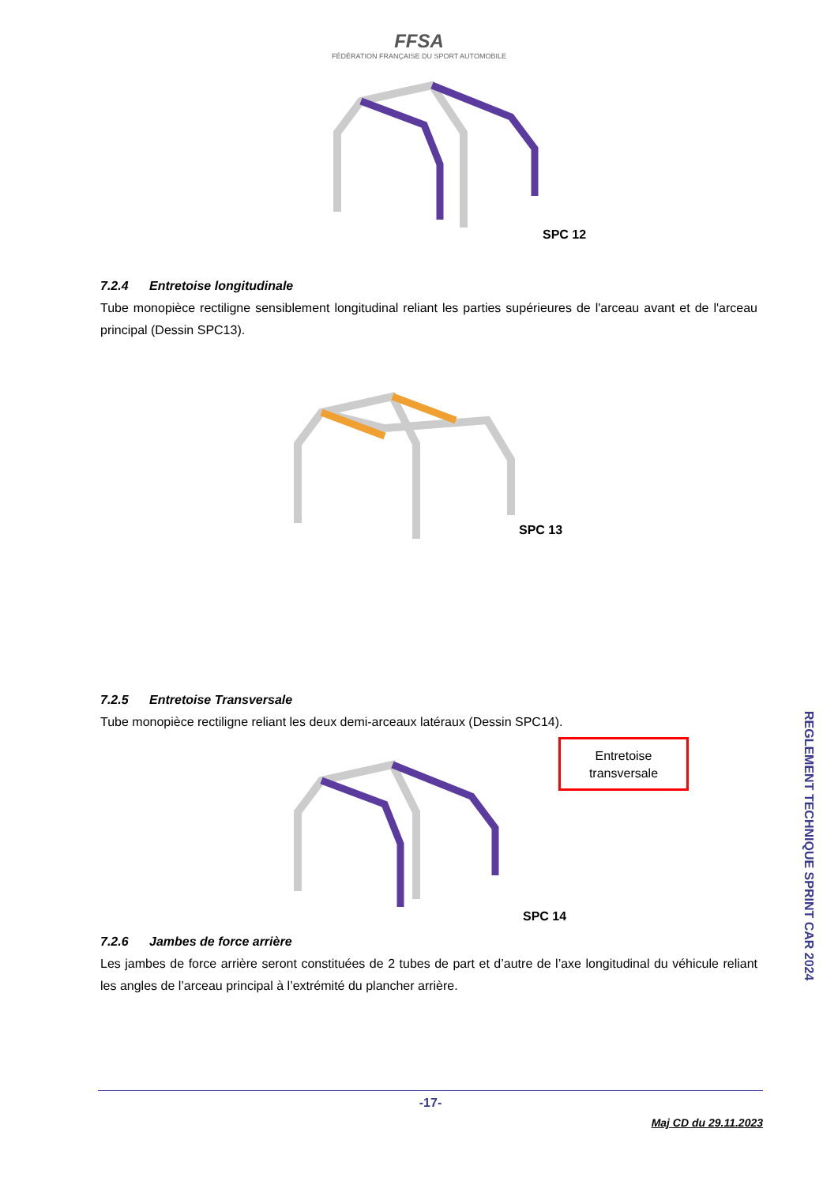FFSA
FÉDÉRATION FRANÇAISE DU SPORT AUTOMOBILE
SPC 12
7.2.4 Entretoise longitudinale
Tube monopièce rectiligne sensiblement longitudinal reliant les parties supérieures de l'arceau avant et de l'arceau principal (Dessin SPC13).
SPC 13
7.2.5 Entretoise Transversale
Tube monopièce rectiligne reliant les deux demi-arceaux latéraux (Dessin SPC14).
Entretoise
transversale
SPC 14
7.2.6 Jambes de force arrière
Les jambes de force arrière seront constituées de 2 tubes de part et d’autre de l’axe longitudinal du véhicule reliant les angles de l’arceau principal à l’extrémité du plancher arrière.
REGLEMENT TECHNIQUE SPRINT CAR 2024
-17-
Maj CD du 29.11.2023